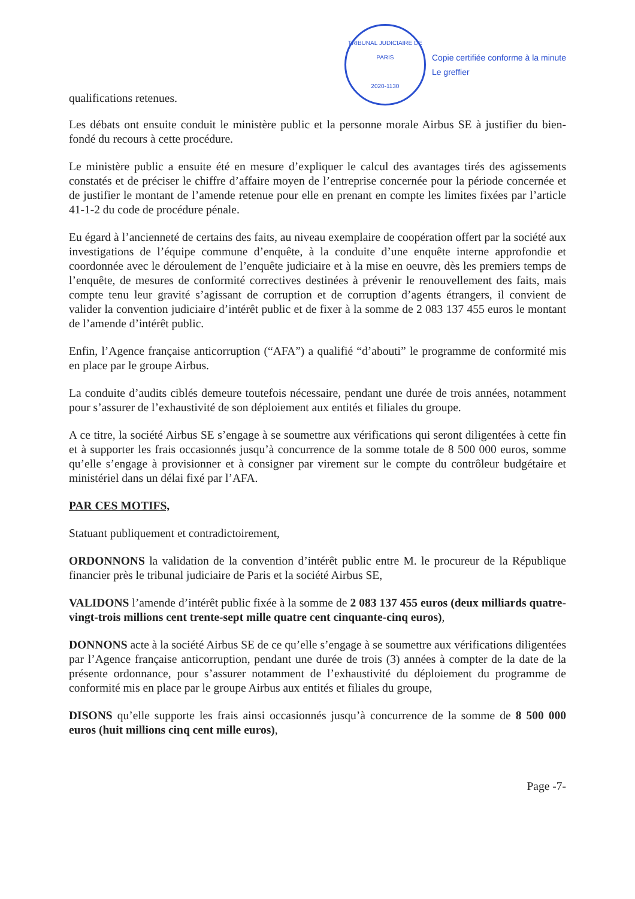qualifications retenues.
TRIBUNAL JUDICIAIRE DE PARIS
2020-1130
Copie certifiée conforme à la minute
Le greffier
Les débats ont ensuite conduit le ministère public et la personne morale Airbus SE à justifier du bien-fondé du recours à cette procédure.
Le ministère public a ensuite été en mesure d’expliquer le calcul des avantages tirés des agissements constatés et de préciser le chiffre d’affaire moyen de l’entreprise concernée pour la période concernée et de justifier le montant de l’amende retenue pour elle en prenant en compte les limites fixées par l’article 41-1-2 du code de procédure pénale.
Eu égard à l’ancienneté de certains des faits, au niveau exemplaire de coopération offert par la société aux investigations de l’équipe commune d’enquête, à la conduite d’une enquête interne approfondie et coordonnée avec le déroulement de l’enquête judiciaire et à la mise en oeuvre, dès les premiers temps de l’enquête, de mesures de conformité correctives destinées à prévenir le renouvellement des faits, mais compte tenu leur gravité s’agissant de corruption et de corruption d’agents étrangers, il convient de valider la convention judiciaire d’intérêt public et de fixer à la somme de 2 083 137 455 euros le montant de l’amende d’intérêt public.
Enfin, l’Agence française anticorruption (“AFA”) a qualifié “d’abouti” le programme de conformité mis en place par le groupe Airbus.
La conduite d’audits ciblés demeure toutefois nécessaire, pendant une durée de trois années, notamment pour s’assurer de l’exhaustivité de son déploiement aux entités et filiales du groupe.
A ce titre, la société Airbus SE s’engage à se soumettre aux vérifications qui seront diligentées à cette fin et à supporter les frais occasionnés jusqu’à concurrence de la somme totale de 8 500 000 euros, somme qu’elle s’engage à provisionner et à consigner par virement sur le compte du contrôleur budgétaire et ministériel dans un délai fixé par l’AFA.
PAR CES MOTIFS,
Statuant publiquement et contradictoirement,
ORDONNONS la validation de la convention d’intérêt public entre M. le procureur de la République financier près le tribunal judiciaire de Paris et la société Airbus SE,
VALIDONS l’amende d’intérêt public fixée à la somme de 2 083 137 455 euros (deux milliards quatre-vingt-trois millions cent trente-sept mille quatre cent cinquante-cinq euros),
DONNONS acte à la société Airbus SE de ce qu’elle s’engage à se soumettre aux vérifications diligentées par l’Agence française anticorruption, pendant une durée de trois (3) années à compter de la date de la présente ordonnance, pour s’assurer notamment de l’exhaustivité du déploiement du programme de conformité mis en place par le groupe Airbus aux entités et filiales du groupe,
DISONS qu’elle supporte les frais ainsi occasionnés jusqu’à concurrence de la somme de 8 500 000 euros (huit millions cinq cent mille euros),
Page -7-